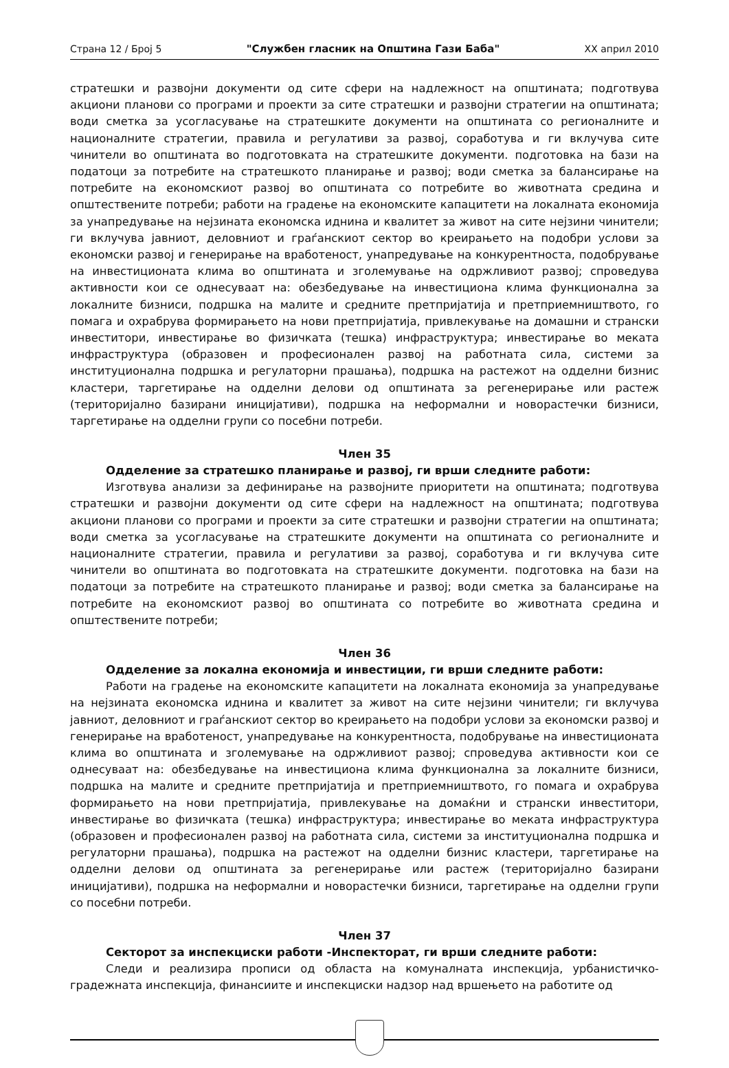Страна 12 / Број 5 "Службен гласник на Општина Гази Баба" XX април 2010
стратешки и развојни документи од сите сфери на надлежност на општината; подготвува акциони планови со програми и проекти за сите стратешки и развојни стратегии на општината; води сметка за усогласување на стратешките документи на општината со регионалните и националните стратегии, правила и регулативи за развој, соработува и ги вклучува сите чинители во општината во подготовката на стратешките документи. подготовка на бази на податоци за потребите на стратешкото планирање и развој; води сметка за балансирање на потребите на економскиот развој во општината со потребите во животната средина и општествените потреби; работи на градење на економските капацитети на локалната економија за унапредување на нејзината економска иднина и квалитет за живот на сите нејзини чинители; ги вклучува јавниот, деловниот и граѓанскиот сектор во креирањето на подобри услови за економски развој и генерирање на вработеност, унапредување на конкурентноста, подобрување на инвестиционата клима во општината и зголемување на одржливиот развој; спроведува активности кои се однесуваат на: обезбедување на инвестициона клима функционална за локалните бизниси, подршка на малите и средните претпријатија и претприемништвото, го помага и охрабрува формирањето на нови претпријатија, привлекување на домашни и странски инвеститори, инвестирање во физичката (тешка) инфраструктура; инвестирање во меката инфраструктура (образовен и професионален развој на работната сила, системи за институционална подршка и регулаторни прашања), подршка на растежот на одделни бизнис кластери, таргетирање на одделни делови од општината за регенерирање или растеж (територијално базирани иницијативи), подршка на неформални и новорастечки бизниси, таргетирање на одделни групи со посебни потреби.
Член 35
Одделение за стратешко планирање и развој, ги врши следните работи:
Изготвува анализи за дефинирање на развојните приоритети на општината; подготвува стратешки и развојни документи од сите сфери на надлежност на општината; подготвува акциони планови со програми и проекти за сите стратешки и развојни стратегии на општината; води сметка за усогласување на стратешките документи на општината со регионалните и националните стратегии, правила и регулативи за развој, соработува и ги вклучува сите чинители во општината во подготовката на стратешките документи. подготовка на бази на податоци за потребите на стратешкото планирање и развој; води сметка за балансирање на потребите на економскиот развој во општината со потребите во животната средина и општествените потреби;
Член 36
Одделение за локална економија и инвестиции, ги врши следните работи:
Работи на градење на економските капацитети на локалната економија за унапредување на нејзината економска иднина и квалитет за живот на сите нејзини чинители; ги вклучува јавниот, деловниот и граѓанскиот сектор во креирањето на подобри услови за економски развој и генерирање на вработеност, унапредување на конкурентноста, подобрување на инвестиционата клима во општината и зголемување на одржливиот развој; спроведува активности кои се однесуваат на: обезбедување на инвестициона клима функционална за локалните бизниси, подршка на малите и средните претпријатија и претприемништвото, го помага и охрабрува формирањето на нови претпријатија, привлекување на домаќни и странски инвеститори, инвестирање во физичката (тешка) инфраструктура; инвестирање во меката инфраструктура (образовен и професионален развој на работната сила, системи за институционална подршка и регулаторни прашања), подршка на растежот на одделни бизнис кластери, таргетирање на одделни делови од општината за регенерирање или растеж (територијално базирани иницијативи), подршка на неформални и новорастечки бизниси, таргетирање на одделни групи со посебни потреби.
Член 37
Секторот за инспекциски работи -Инспекторат, ги врши следните работи:
Следи и реализира прописи од областа на комуналната инспекција, урбанистичко-градежната инспекција, финансиите и инспекциски надзор над вршењето на работите од